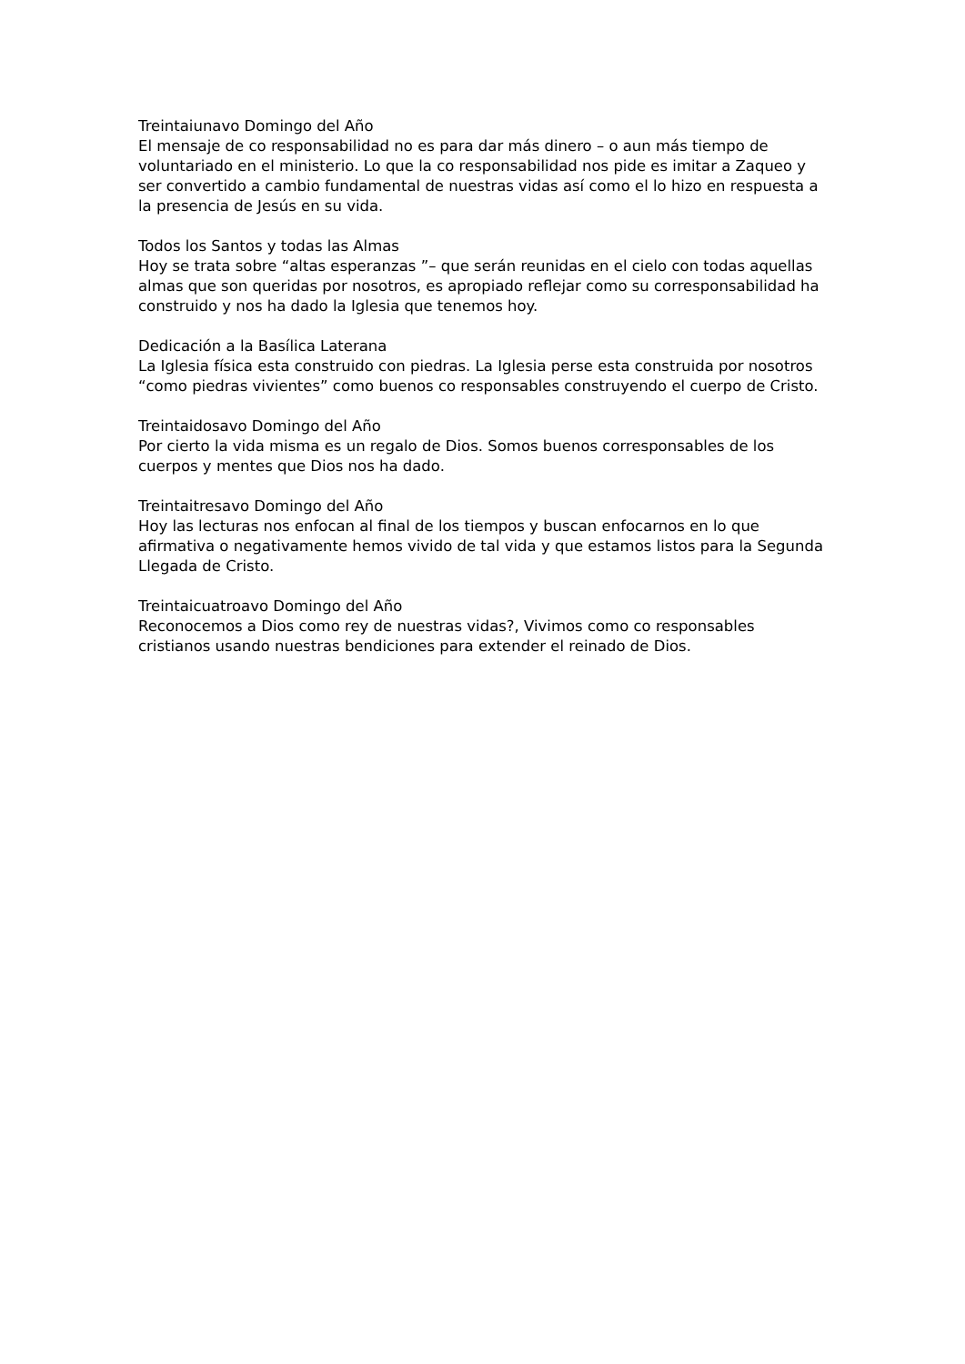Treintaiunavo Domingo del Año
El mensaje de co responsabilidad no es para dar más dinero – o aun más tiempo de voluntariado en el ministerio. Lo que la co responsabilidad nos pide es imitar a Zaqueo y ser convertido a cambio fundamental de nuestras vidas así como el lo hizo en respuesta a la presencia de Jesús en su vida.
Todos los Santos y todas las Almas
Hoy se trata sobre “altas esperanzas ”– que serán reunidas en el cielo con todas aquellas almas que son queridas por nosotros, es apropiado reflejar como su corresponsabilidad ha construido y nos ha dado la Iglesia que tenemos hoy.
Dedicación a la Basílica Laterana
La Iglesia física esta construido con piedras. La Iglesia perse esta construida por nosotros “como piedras vivientes” como buenos co responsables construyendo el cuerpo de Cristo.
Treintaidosavo Domingo del Año
Por cierto la vida misma es un regalo de Dios. Somos buenos corresponsables de los cuerpos y mentes que Dios nos ha dado.
Treintaitresavo Domingo del Año
Hoy las lecturas nos enfocan al final de los tiempos y buscan enfocarnos en lo que afirmativa o negativamente hemos vivido de tal vida y que estamos listos para la Segunda Llegada de Cristo.
Treintaicuatroavo Domingo del Año
Reconocemos a Dios como rey de nuestras vidas?, Vivimos como co responsables cristianos usando nuestras bendiciones para extender el reinado de Dios.